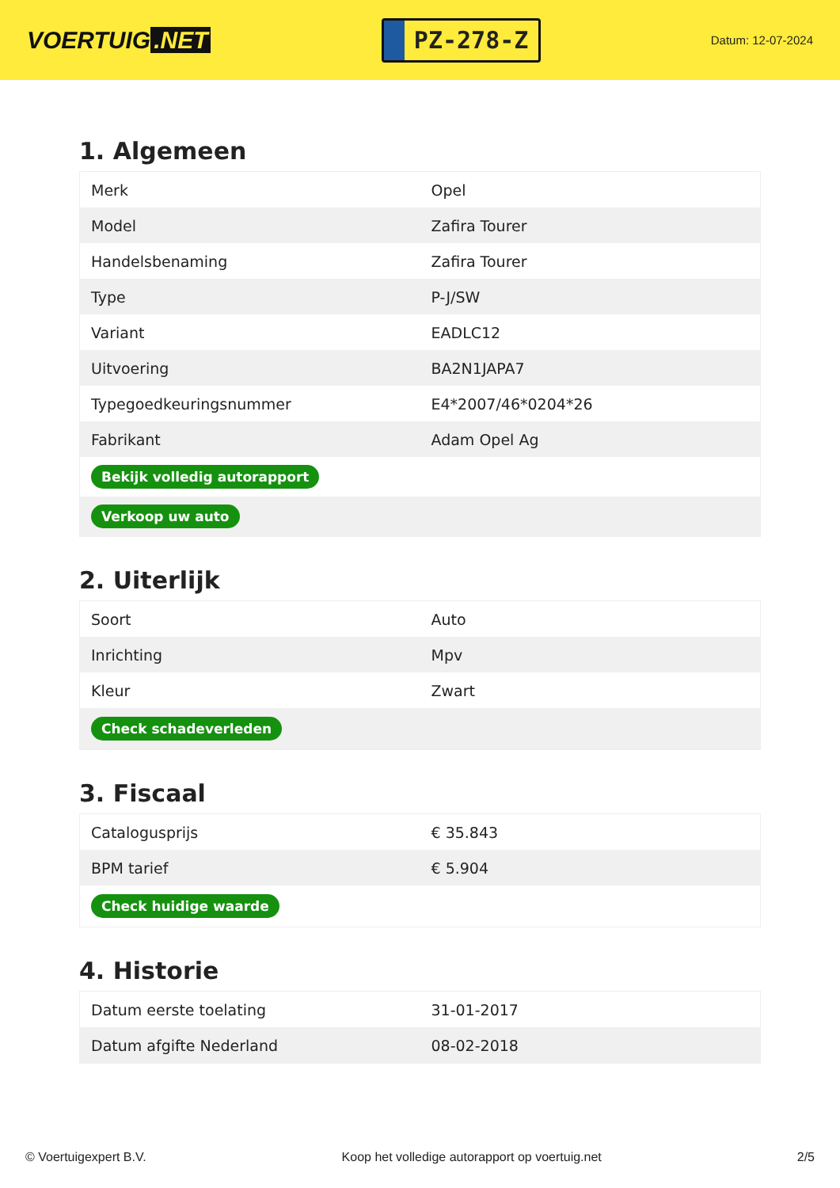VOERTUIG.NET
PZ-278-Z
Datum: 12-07-2024
1. Algemeen
| Merk | Opel |
| Model | Zafira Tourer |
| Handelsbenaming | Zafira Tourer |
| Type | P-J/SW |
| Variant | EADLC12 |
| Uitvoering | BA2N1JAPA7 |
| Typegoedkeuringsnummer | E4*2007/46*0204*26 |
| Fabrikant | Adam Opel Ag |
| Bekijk volledig autorapport | |
| Verkoop uw auto | |
2. Uiterlijk
| Soort | Auto |
| Inrichting | Mpv |
| Kleur | Zwart |
| Check schadeverleden | |
3. Fiscaal
| Catalogusprijs | € 35.843 |
| BPM tarief | € 5.904 |
| Check huidige waarde | |
4. Historie
| Datum eerste toelating | 31-01-2017 |
| Datum afgifte Nederland | 08-02-2018 |
© Voertuigexpert B.V. Koop het volledige autorapport op voertuig.net 2/5